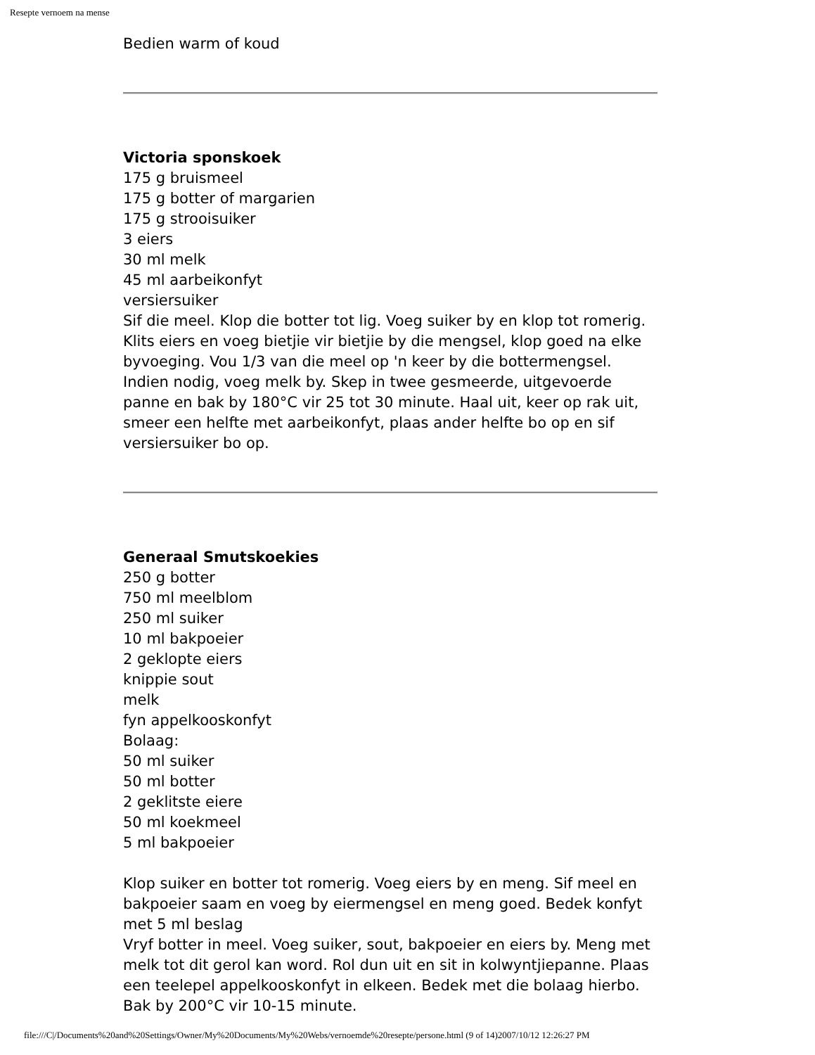Resepte vernoem na mense
Bedien warm of koud
Victoria sponskoek
175 g bruismeel
175 g botter of margarien
175 g strooisuiker
3 eiers
30 ml melk
45 ml aarbeikonfyt
versiersuiker
Sif die meel. Klop die botter tot lig. Voeg suiker by en klop tot romerig. Klits eiers en voeg bietjie vir bietjie by die mengsel, klop goed na elke byvoeging. Vou 1/3 van die meel op 'n keer by die bottermengsel. Indien nodig, voeg melk by. Skep in twee gesmeerde, uitgevoerde panne en bak by 180°C vir 25 tot 30 minute. Haal uit, keer op rak uit, smeer een helfte met aarbeikonfyt, plaas ander helfte bo op en sif versiersuiker bo op.
Generaal Smutskoekies
250 g botter
750 ml meelblom
250 ml suiker
10 ml bakpoeier
2 geklopte eiers
knippie sout
melk
fyn appelkooskonfyt
Bolaag:
50 ml suiker
50 ml botter
2 geklitste eiere
50 ml koekmeel
5 ml bakpoeier
Klop suiker en botter tot romerig. Voeg eiers by en meng. Sif meel en bakpoeier saam en voeg by eiermengsel en meng goed. Bedek konfyt met 5 ml beslag
Vryf botter in meel. Voeg suiker, sout, bakpoeier en eiers by. Meng met melk tot dit gerol kan word. Rol dun uit en sit in kolwyntjiepanne. Plaas een teelepel appelkooskonfyt in elkeen. Bedek met die bolaag hierbo. Bak by 200°C vir 10-15 minute.
file:///C|/Documents%20and%20Settings/Owner/My%20Documents/My%20Webs/vernoemde%20resepte/persone.html (9 of 14)2007/10/12 12:26:27 PM